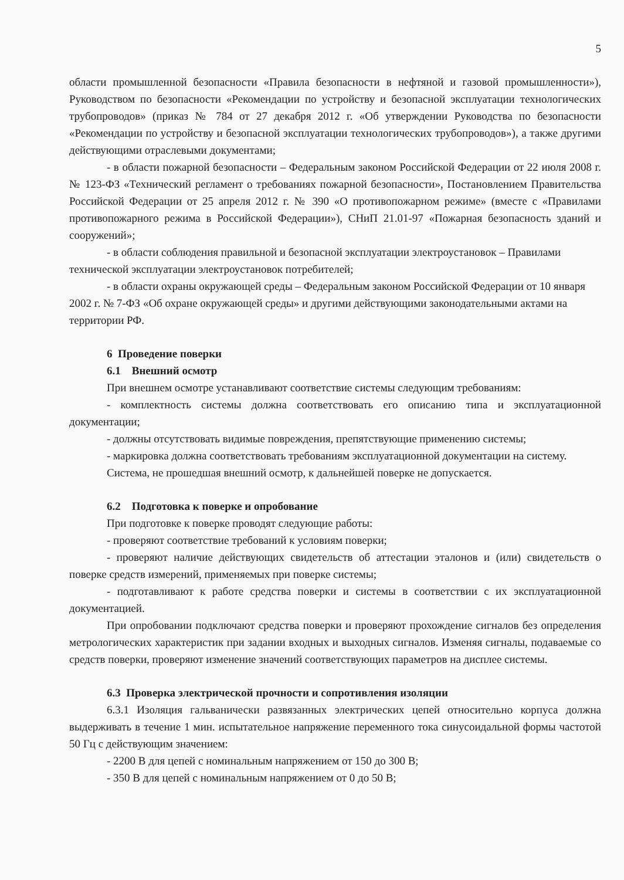5
области промышленной безопасности «Правила безопасности в нефтяной и газовой промышленности»), Руководством по безопасности «Рекомендации по устройству и безопасной эксплуатации технологических трубопроводов» (приказ № 784 от 27 декабря 2012 г. «Об утверждении Руководства по безопасности «Рекомендации по устройству и безопасной эксплуатации технологических трубопроводов»), а также другими действующими отраслевыми документами;
- в области пожарной безопасности – Федеральным законом Российской Федерации от 22 июля 2008 г. № 123-ФЗ «Технический регламент о требованиях пожарной безопасности», Постановлением Правительства Российской Федерации от 25 апреля 2012 г. № 390 «О противопожарном режиме» (вместе с «Правилами противопожарного режима в Российской Федерации»), СНиП 21.01-97 «Пожарная безопасность зданий и сооружений»;
- в области соблюдения правильной и безопасной эксплуатации электроустановок – Правилами технической эксплуатации электроустановок потребителей;
- в области охраны окружающей среды – Федеральным законом Российской Федерации от 10 января 2002 г. № 7-ФЗ «Об охране окружающей среды» и другими действующими законодательными актами на территории РФ.
6 Проведение поверки
6.1 Внешний осмотр
При внешнем осмотре устанавливают соответствие системы следующим требованиям:
- комплектность системы должна соответствовать его описанию типа и эксплуатационной документации;
- должны отсутствовать видимые повреждения, препятствующие применению системы;
- маркировка должна соответствовать требованиям эксплуатационной документации на систему.
Система, не прошедшая внешний осмотр, к дальнейшей поверке не допускается.
6.2 Подготовка к поверке и опробование
При подготовке к поверке проводят следующие работы:
- проверяют соответствие требований к условиям поверки;
- проверяют наличие действующих свидетельств об аттестации эталонов и (или) свидетельств о поверке средств измерений, применяемых при поверке системы;
- подготавливают к работе средства поверки и системы в соответствии с их эксплуатационной документацией.
При опробовании подключают средства поверки и проверяют прохождение сигналов без определения метрологических характеристик при задании входных и выходных сигналов. Изменяя сигналы, подаваемые со средств поверки, проверяют изменение значений соответствующих параметров на дисплее системы.
6.3 Проверка электрической прочности и сопротивления изоляции
6.3.1 Изоляция гальванически развязанных электрических цепей относительно корпуса должна выдерживать в течение 1 мин. испытательное напряжение переменного тока синусоидальной формы частотой 50 Гц с действующим значением:
- 2200 В для цепей с номинальным напряжением от 150 до 300 В;
- 350 В для цепей с номинальным напряжением от 0 до 50 В;